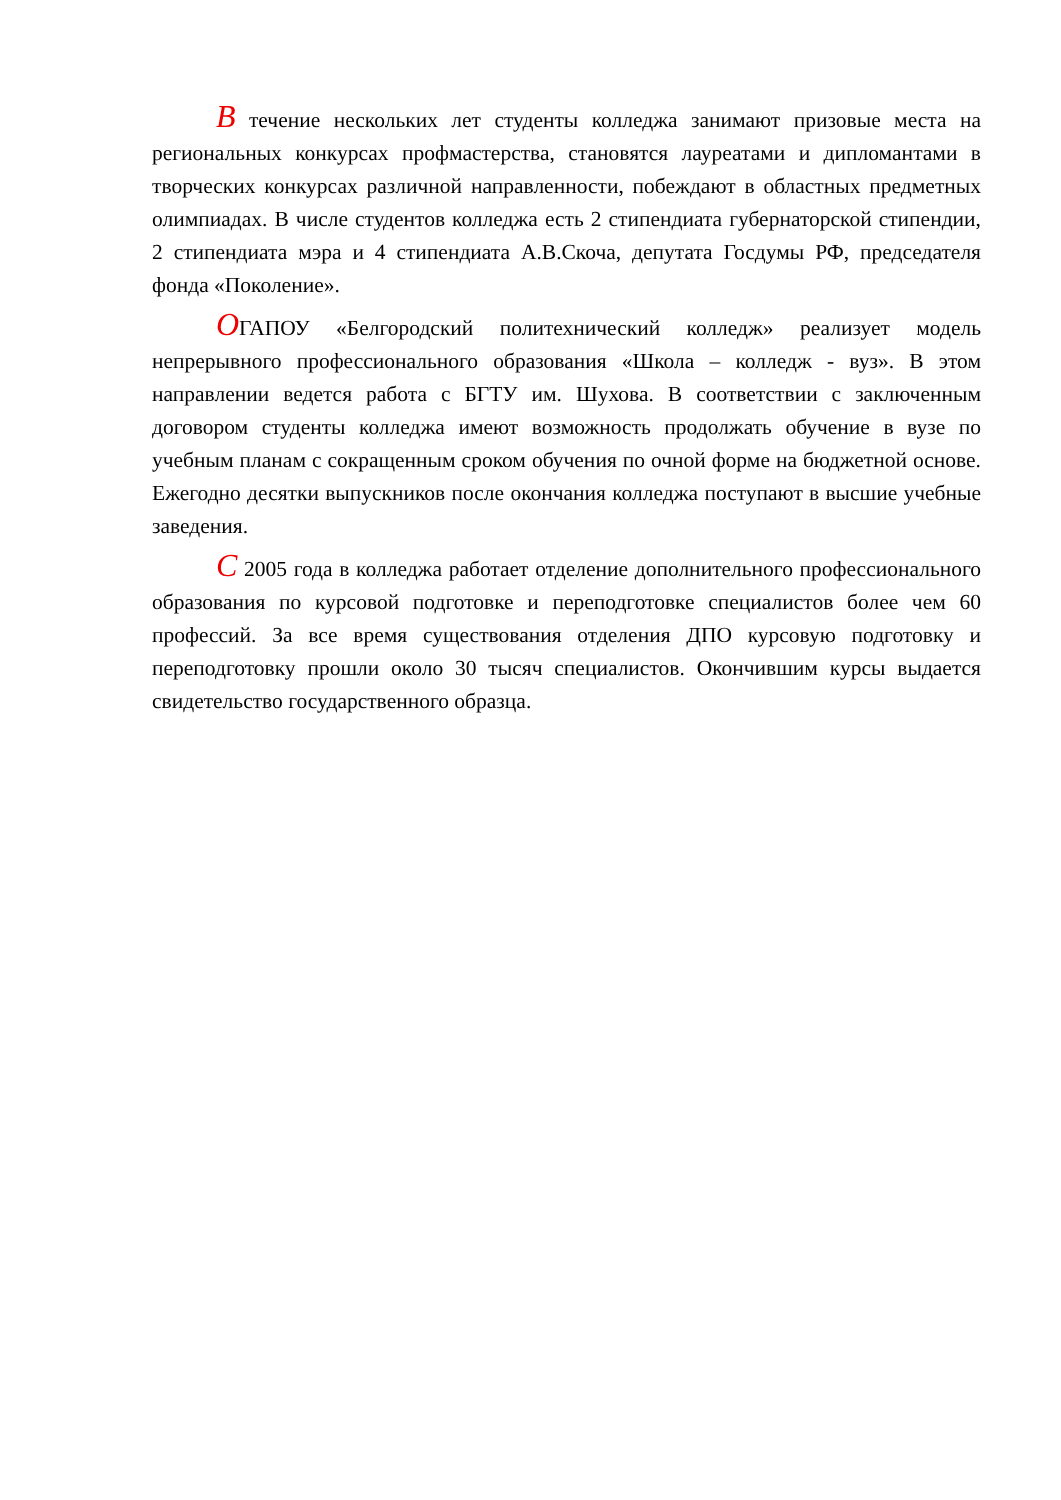В течение нескольких лет студенты колледжа занимают призовые места на региональных конкурсах профмастерства, становятся лауреатами и дипломантами в творческих конкурсах различной направленности, побеждают в областных предметных олимпиадах. В числе студентов колледжа есть 2 стипендиата губернаторской стипендии, 2 стипендиата мэра и 4 стипендиата А.В.Скоча, депутата Госдумы РФ, председателя фонда «Поколение».
ОГАПОУ «Белгородский политехнический колледж» реализует модель непрерывного профессионального образования «Школа – колледж - вуз». В этом направлении ведется работа с БГТУ им. Шухова. В соответствии с заключенным договором студенты колледжа имеют возможность продолжать обучение в вузе по учебным планам с сокращенным сроком обучения по очной форме на бюджетной основе. Ежегодно десятки выпускников после окончания колледжа поступают в высшие учебные заведения.
С 2005 года в колледжа работает отделение дополнительного профессионального образования по курсовой подготовке и переподготовке специалистов более чем 60 профессий. За все время существования отделения ДПО курсовую подготовку и переподготовку прошли около 30 тысяч специалистов. Окончившим курсы выдается свидетельство государственного образца.